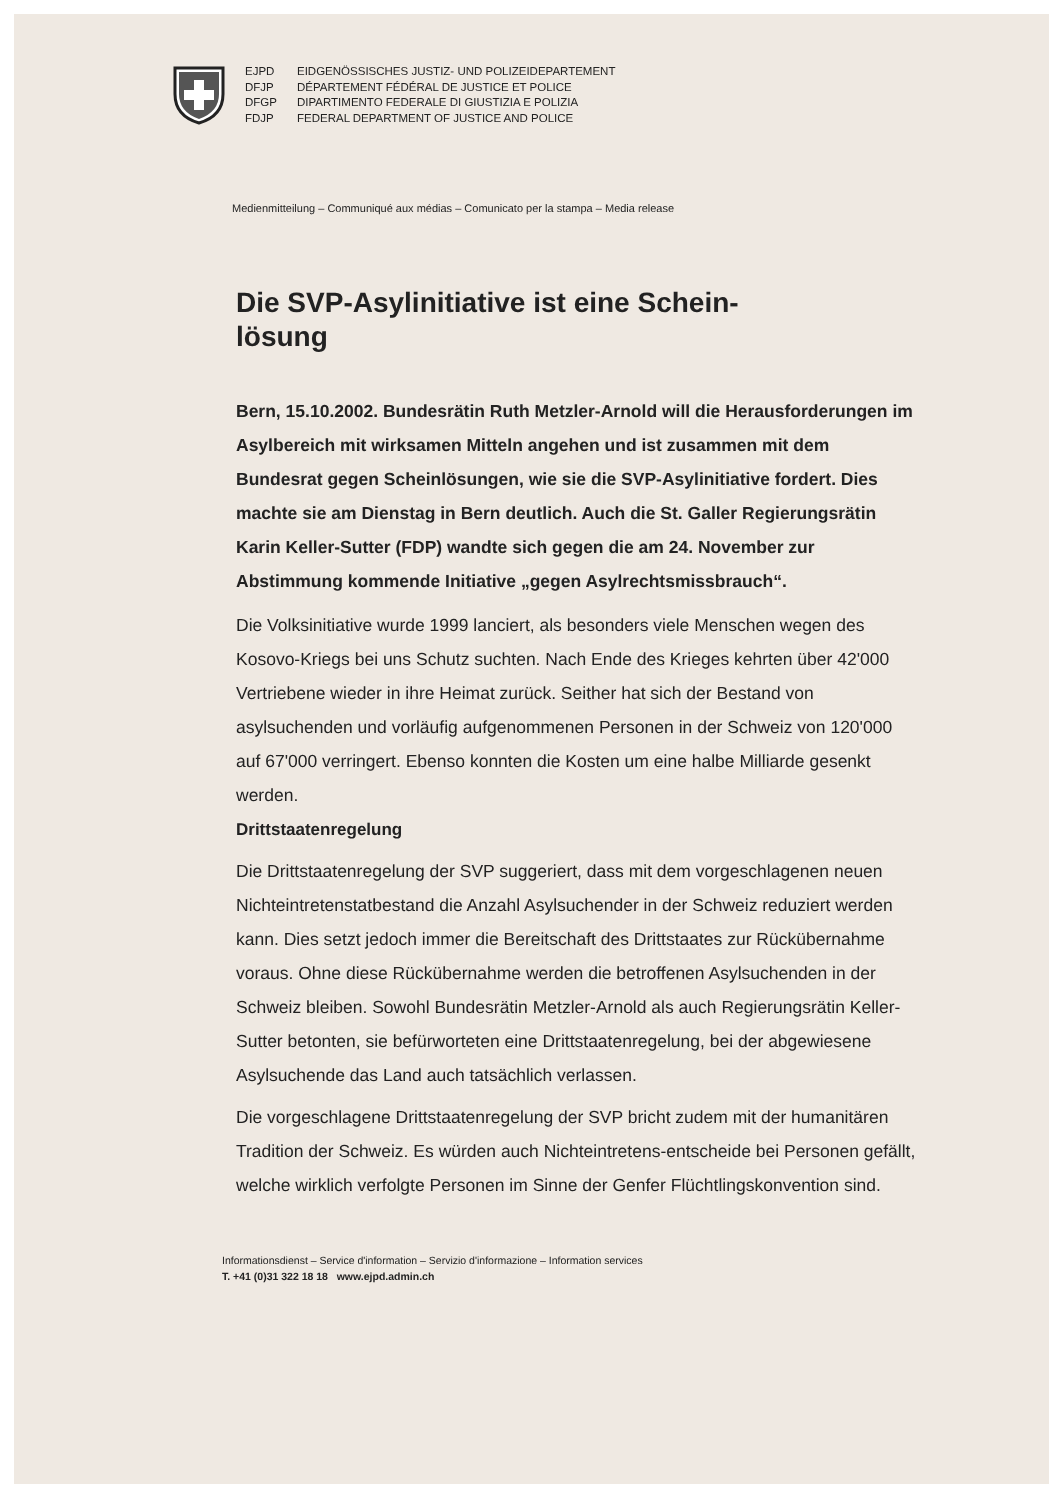EJPD EIDGENÖSSISCHES JUSTIZ- UND POLIZEIDEPARTEMENT DFJP DÉPARTEMENT FÉDÉRAL DE JUSTICE ET POLICE DFGP DIPARTIMENTO FEDERALE DI GIUSTIZIA E POLIZIA FDJP FEDERAL DEPARTMENT OF JUSTICE AND POLICE
Medienmitteilung – Communiqué aux médias – Comunicato per la stampa – Media release
Die SVP-Asylinitiative ist eine Schein-
lösung
Bern, 15.10.2002. Bundesrätin Ruth Metzler-Arnold will die Herausforderungen im Asylbereich mit wirksamen Mitteln angehen und ist zusammen mit dem Bundesrat gegen Scheinlösungen, wie sie die SVP-Asylinitiative fordert. Dies machte sie am Dienstag in Bern deutlich. Auch die St. Galler Regierungsrätin Karin Keller-Sutter (FDP) wandte sich gegen die am 24. November zur Abstimmung kommende Initiative „gegen Asylrechtsmissbrauch“.
Die Volksinitiative wurde 1999 lanciert, als besonders viele Menschen wegen des Kosovo-Kriegs bei uns Schutz suchten. Nach Ende des Krieges kehrten über 42'000 Vertriebene wieder in ihre Heimat zurück. Seither hat sich der Bestand von asylsuchenden und vorläufig aufgenommenen Personen in der Schweiz von 120'000 auf 67'000 verringert. Ebenso konnten die Kosten um eine halbe Milliarde gesenkt werden.
Drittstaatenregelung
Die Drittstaatenregelung der SVP suggeriert, dass mit dem vorgeschlagenen neuen Nichteintretenstatbestand die Anzahl Asylsuchender in der Schweiz reduziert werden kann. Dies setzt jedoch immer die Bereitschaft des Drittstaates zur Rückübernahme voraus. Ohne diese Rückübernahme werden die betroffenen Asylsuchenden in der Schweiz bleiben. Sowohl Bundesrätin Metzler-Arnold als auch Regierungsrätin Keller-Sutter betonten, sie befürworteten eine Drittstaatenregelung, bei der abgewiesene Asylsuchende das Land auch tatsächlich verlassen.
Die vorgeschlagene Drittstaatenregelung der SVP bricht zudem mit der humanitären Tradition der Schweiz. Es würden auch Nichteintretens-entscheide bei Personen gefällt, welche wirklich verfolgte Personen im Sinne der Genfer Flüchtlingskonvention sind.
Informationsdienst – Service d'information – Servizio d'informazione – Information services
T. +41 (0)31 322 18 18 www.ejpd.admin.ch